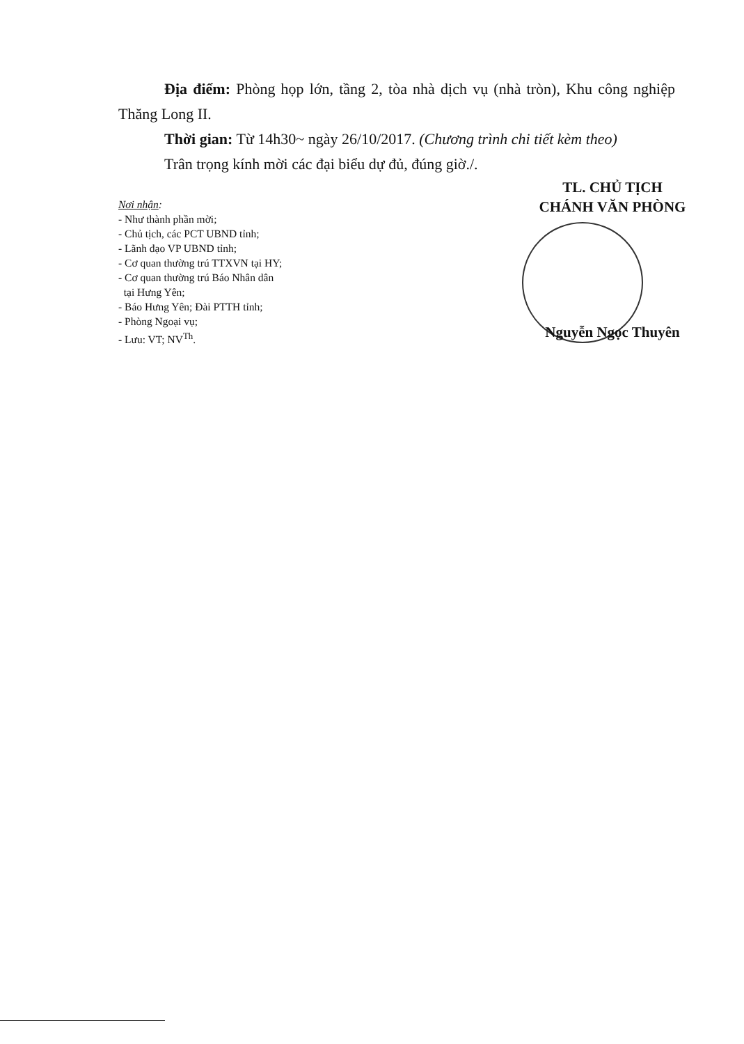Địa điểm: Phòng họp lớn, tầng 2, tòa nhà dịch vụ (nhà tròn), Khu công nghiệp Thăng Long II.
Thời gian: Từ 14h30~ ngày 26/10/2017. (Chương trình chi tiết kèm theo)
Trân trọng kính mời các đại biểu dự đủ, đúng giờ./.
Nơi nhận:
- Như thành phần mời;
- Chủ tịch, các PCT UBND tỉnh;
- Lãnh đạo VP UBND tỉnh;
- Cơ quan thường trú TTXVN tại HY;
- Cơ quan thường trú Báo Nhân dân
tại Hưng Yên;
- Báo Hưng Yên; Đài PTTH tỉnh;
- Phòng Ngoại vụ;
- Lưu: VT; NV<sup>Th</sup>.
TL. CHỦ TỊCH
CHÁNH VĂN PHÒNG
Nguyễn Ngọc Thuyên